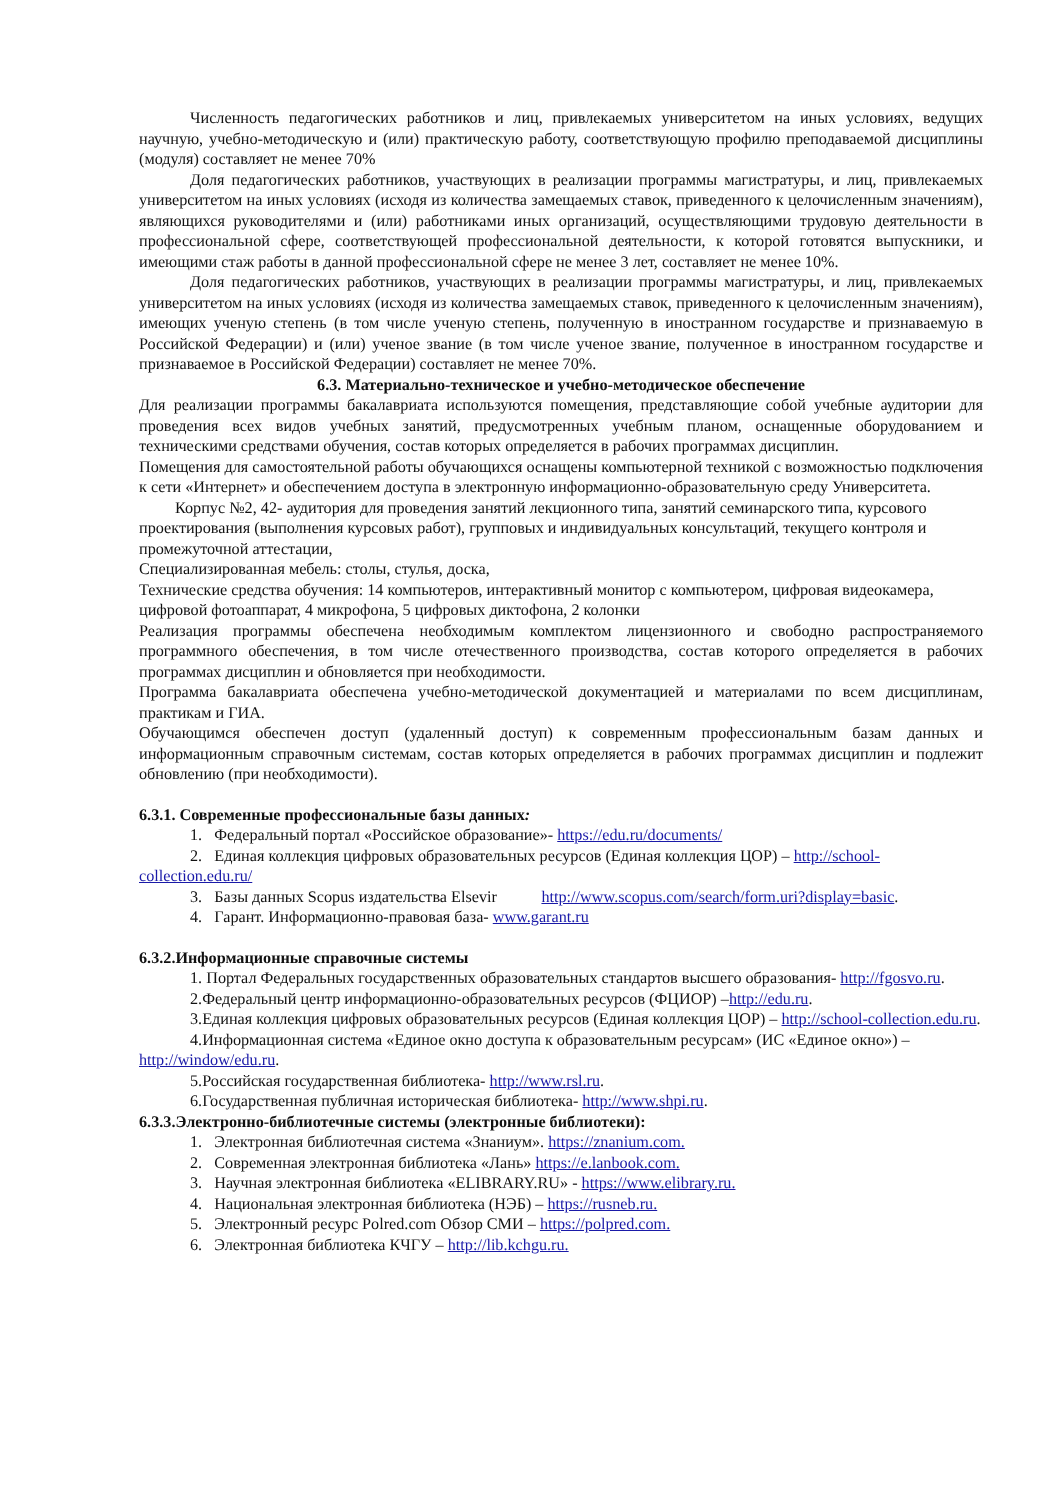Численность педагогических работников и лиц, привлекаемых университетом на иных условиях, ведущих научную, учебно-методическую и (или) практическую работу, соответствующую профилю преподаваемой дисциплины (модуля) составляет не менее 70%
Доля педагогических работников, участвующих в реализации программы магистратуры, и лиц, привлекаемых университетом на иных условиях (исходя из количества замещаемых ставок, приведенного к целочисленным значениям), являющихся руководителями и (или) работниками иных организаций, осуществляющими трудовую деятельности в профессиональной сфере, соответствующей профессиональной деятельности, к которой готовятся выпускники, и имеющими стаж работы в данной профессиональной сфере не менее 3 лет, составляет не менее 10%.
Доля педагогических работников, участвующих в реализации программы магистратуры, и лиц, привлекаемых университетом на иных условиях (исходя из количества замещаемых ставок, приведенного к целочисленным значениям), имеющих ученую степень (в том числе ученую степень, полученную в иностранном государстве и признаваемую в Российской Федерации) и (или) ученое звание (в том числе ученое звание, полученное в иностранном государстве и признаваемое в Российской Федерации) составляет не менее 70%.
6.3. Материально-техническое и учебно-методическое обеспечение
Для реализации программы бакалавриата используются помещения, представляющие собой учебные аудитории для проведения всех видов учебных занятий, предусмотренных учебным планом, оснащенные оборудованием и техническими средствами обучения, состав которых определяется в рабочих программах дисциплин.
Помещения для самостоятельной работы обучающихся оснащены компьютерной техникой с возможностью подключения к сети «Интернет» и обеспечением доступа в электронную информационно-образовательную среду Университета.
Корпус №2, 42- аудитория для проведения занятий лекционного типа, занятий семинарского типа, курсового проектирования (выполнения курсовых работ), групповых и индивидуальных консультаций, текущего контроля и промежуточной аттестации,
Специализированная мебель: столы, стулья, доска,
Технические средства обучения: 14 компьютеров, интерактивный монитор с компьютером, цифровая видеокамера, цифровой фотоаппарат, 4 микрофона, 5 цифровых диктофона, 2 колонки
Реализация программы обеспечена необходимым комплектом лицензионного и свободно распространяемого программного обеспечения, в том числе отечественного производства, состав которого определяется в рабочих программах дисциплин и обновляется при необходимости.
Программа бакалавриата обеспечена учебно-методической документацией и материалами по всем дисциплинам, практикам и ГИА.
Обучающимся обеспечен доступ (удаленный доступ) к современным профессиональным базам данных и информационным справочным системам, состав которых определяется в рабочих программах дисциплин и подлежит обновлению (при необходимости).
6.3.1. Современные профессиональные базы данных:
1. Федеральный портал «Российское образование»- https://edu.ru/documents/
2. Единая коллекция цифровых образовательных ресурсов (Единая коллекция ЦОР) – http://school-collection.edu.ru/
3. Базы данных Scopus издательства Elsevir http://www.scopus.com/search/form.uri?display=basic.
4. Гарант. Информационно-правовая база- www.garant.ru
6.3.2.Информационные справочные системы
1. Портал Федеральных государственных образовательных стандартов высшего образования- http://fgosvo.ru.
2.Федеральный центр информационно-образовательных ресурсов (ФЦИОР) –http://edu.ru.
3.Единая коллекция цифровых образовательных ресурсов (Единая коллекция ЦОР) – http://school-collection.edu.ru.
4.Информационная система «Единое окно доступа к образовательным ресурсам» (ИС «Единое окно») – http://window/edu.ru.
5.Российская государственная библиотека- http://www.rsl.ru.
6.Государственная публичная историческая библиотека- http://www.shpi.ru.
6.3.3.Электронно-библиотечные системы (электронные библиотеки):
1. Электронная библиотечная система «Знаниум». https://znanium.com.
2. Современная электронная библиотека «Лань» https://e.lanbook.com.
3. Научная электронная библиотека «ELIBRARY.RU» - https://www.elibrary.ru.
4. Национальная электронная библиотека (НЭБ) – https://rusneb.ru.
5. Электронный ресурс Polred.com Обзор СМИ – https://polpred.com.
6. Электронная библиотека КЧГУ – http://lib.kchgu.ru.